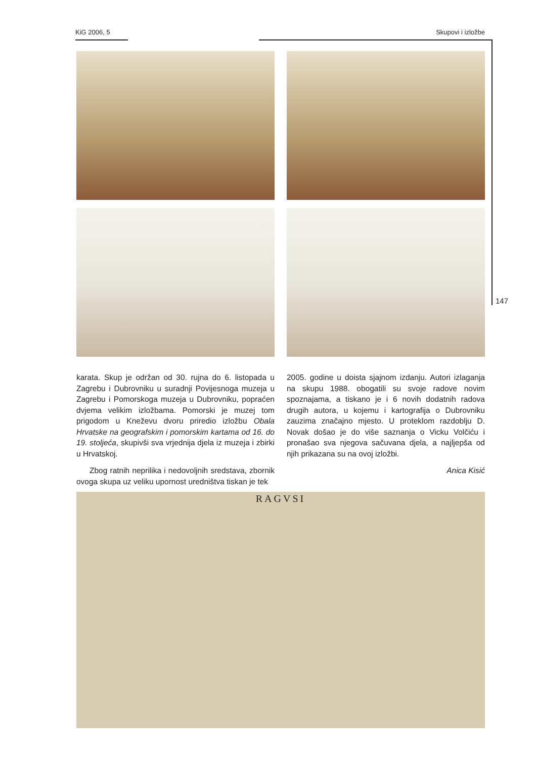KiG 2006, 5 Skupovi i izložbe
147
karata. Skup je održan od 30. rujna do 6. listopada u Zagrebu i Dubrovniku u suradnji Povijesnoga muzeja u Zagrebu i Pomorskoga muzeja u Dubrovniku, popraćen dvjema velikim izložbama. Pomorski je muzej tom prigodom u Kneževu dvoru priredio izložbu Obala Hrvatske na geografskim i pomorskim kartama od 16. do 19. stoljeća, skupivši sva vrjednija djela iz muzeja i zbirki u Hrvatskoj.
Zbog ratnih neprilika i nedovoljnih sredstava, zbornik ovoga skupa uz veliku upornost uredništva tiskan je tek
2005. godine u doista sjajnom izdanju. Autori izlaganja na skupu 1988. obogatili su svoje radove novim spoznajama, a tiskano je i 6 novih dodatnih radova drugih autora, u kojemu i kartografija o Dubrovniku zauzima značajno mjesto. U proteklom razdoblju D. Novak došao je do više saznanja o Vicku Volčiću i pronašao sva njegova sačuvana djela, a najljepša od njih prikazana su na ovoj izložbi.
Anica Kisić
RAGVSI